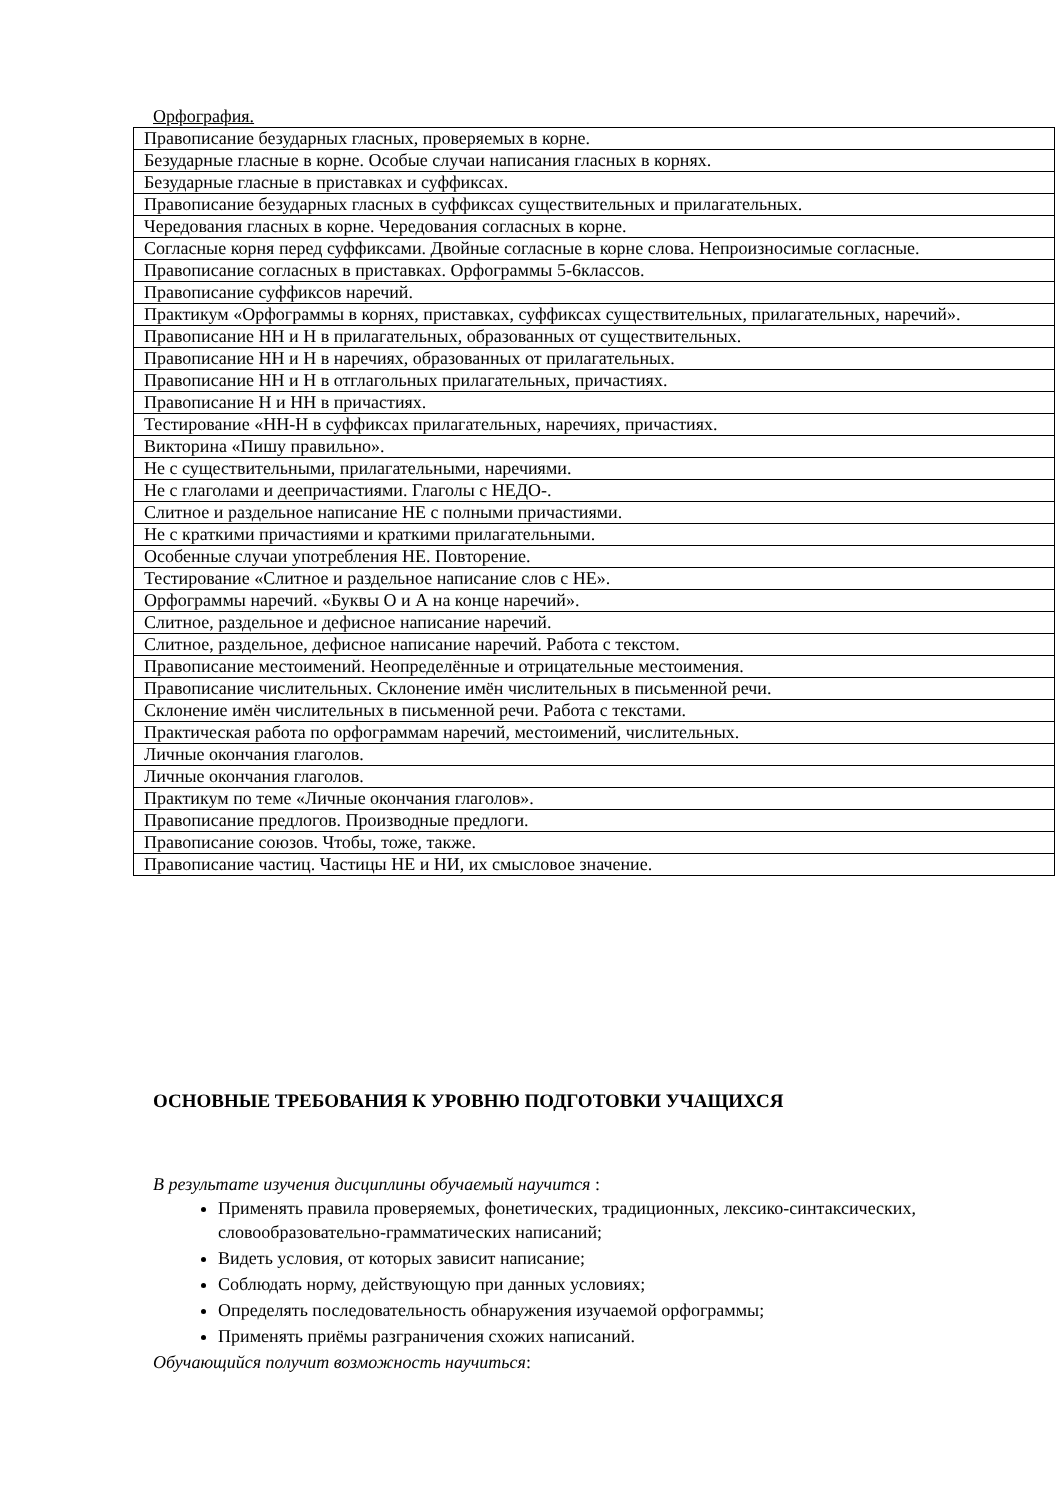Орфография.
| Правописание безударных гласных, проверяемых в корне. |
| Безударные гласные в корне. Особые случаи написания гласных в корнях. |
| Безударные гласные в приставках и суффиксах. |
| Правописание безударных гласных в суффиксах существительных и прилагательных. |
| Чередования гласных в корне. Чередования согласных в корне. |
| Согласные корня перед суффиксами. Двойные согласные в корне слова. Непроизносимые согласные. |
| Правописание согласных в приставках. Орфограммы 5-6классов. |
| Правописание суффиксов наречий. |
| Практикум «Орфограммы в корнях, приставках, суффиксах существительных, прилагательных, наречий». |
| Правописание НН и Н в прилагательных, образованных от существительных. |
| Правописание НН и Н в наречиях, образованных от прилагательных. |
| Правописание НН и Н в отглагольных прилагательных, причастиях. |
| Правописание Н и НН в причастиях. |
| Тестирование «НН-Н в суффиксах прилагательных, наречиях, причастиях. |
| Викторина «Пишу правильно». |
| Не с существительными, прилагательными, наречиями. |
| Не с глаголами и деепричастиями. Глаголы с НЕДО-. |
| Слитное и раздельное написание НЕ с полными причастиями. |
| Не с краткими причастиями и краткими прилагательными. |
| Особенные случаи употребления НЕ. Повторение. |
| Тестирование «Слитное и раздельное написание слов с НЕ». |
| Орфограммы наречий. «Буквы О и А на конце наречий». |
| Слитное, раздельное и дефисное написание наречий. |
| Слитное, раздельное, дефисное написание наречий. Работа с текстом. |
| Правописание местоимений. Неопределённые и отрицательные местоимения. |
| Правописание числительных. Склонение имён числительных в письменной речи. |
| Склонение имён числительных в письменной речи. Работа с текстами. |
| Практическая работа по орфограммам наречий, местоимений, числительных. |
| Личные окончания глаголов. |
| Личные окончания глаголов. |
| Практикум по теме «Личные окончания глаголов». |
| Правописание предлогов. Производные предлоги. |
| Правописание союзов. Чтобы, тоже, также. |
| Правописание частиц. Частицы НЕ и НИ, их смысловое значение. |
ОСНОВНЫЕ ТРЕБОВАНИЯ К УРОВНЮ ПОДГОТОВКИ УЧАЩИХСЯ
В результате изучения дисциплины обучаемый научится :
Применять правила проверяемых, фонетических, традиционных, лексико-синтаксических, словообразовательно-грамматических написаний;
Видеть условия, от которых зависит написание;
Соблюдать норму, действующую при данных условиях;
Определять последовательность обнаружения изучаемой орфограммы;
Применять приёмы разграничения схожих написаний.
Обучающийся получит возможность научиться: